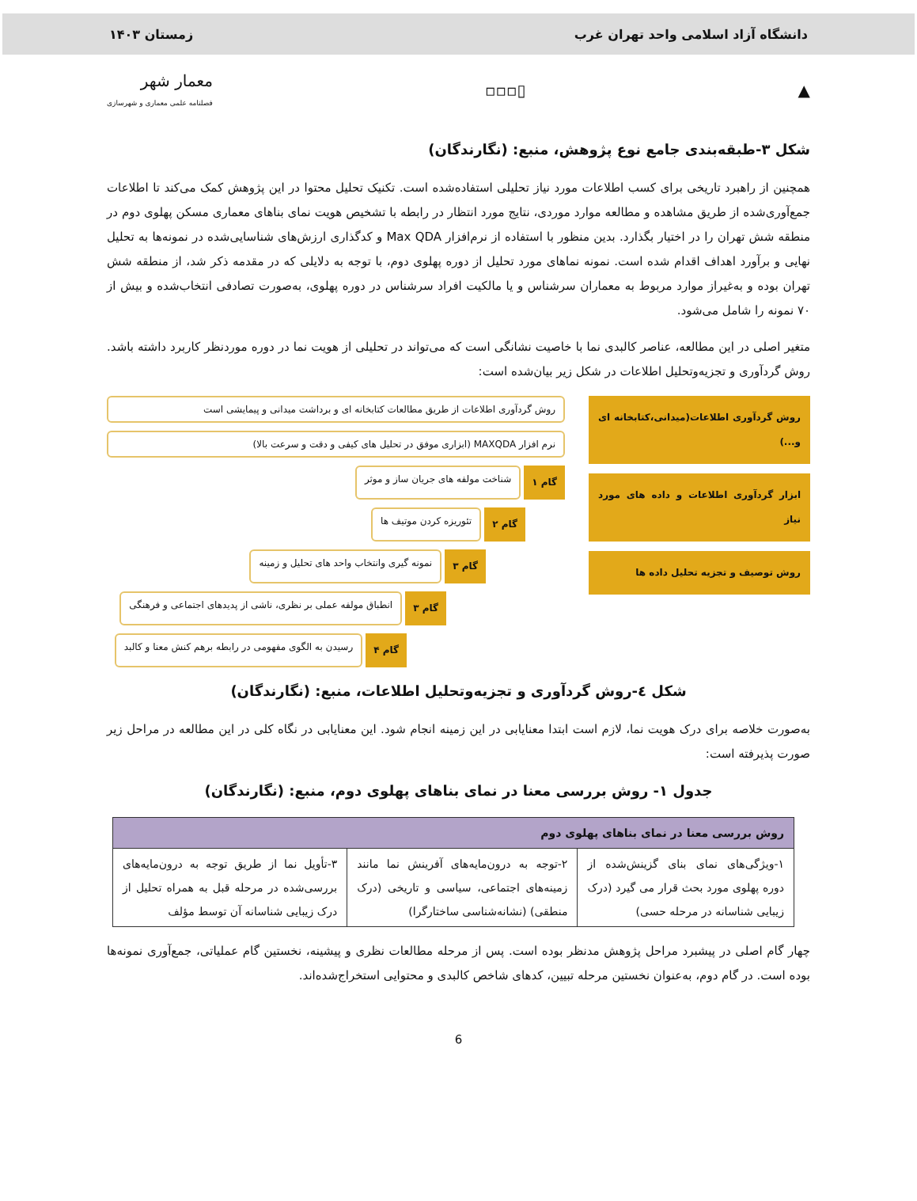دانشگاه آزاد اسلامی واحد تهران غرب زمستان ۱۴۰۳
▲ ▯▫▫▫ معمار شهر
فصلنامه علمی معماری و شهرسازی
شکل ۳-طبقه‌بندی جامع نوع پژوهش، منبع: (نگارندگان)
همچنین از راهبرد تاریخی برای کسب اطلاعات مورد نیاز تحلیلی استفاده‌شده است. تکنیک تحلیل محتوا در این پژوهش کمک می‌کند تا اطلاعات جمع‌آوری‌شده از طریق مشاهده و مطالعه موارد موردی، نتایج مورد انتظار در رابطه با تشخیص هویت نمای بناهای معماری مسکن پهلوی دوم در منطقه شش تهران را در اختیار بگذارد. بدین منظور با استفاده از نرم‌افزار Max QDA و کدگذاری ارزش‌های شناسایی‌شده در نمونه‌ها به تحلیل نهایی و برآورد اهداف اقدام شده است. نمونه نماهای مورد تحلیل از دوره پهلوی دوم، با توجه به دلایلی که در مقدمه ذکر شد، از منطقه شش تهران بوده و به‌غیراز موارد مربوط به معماران سرشناس و یا مالکیت افراد سرشناس در دوره پهلوی، به‌صورت تصادفی انتخاب‌شده و بیش از ۷۰ نمونه را شامل می‌شود.
متغیر اصلی در این مطالعه، عناصر کالبدی نما با خاصیت نشانگی است که می‌تواند در تحلیلی از هویت نما در دوره موردنظر کاربرد داشته باشد. روش گردآوری و تجزیه‌وتحلیل اطلاعات در شکل زیر بیان‌شده است:
روش گردآوری اطلاعات(میدانی،کتابخانه ای و...)
ابزار گردآوری اطلاعات و داده های مورد نیاز
روش توصیف و تجزیه تحلیل داده ها
روش گردآوری اطلاعات از طریق مطالعات کتابخانه ای و برداشت میدانی و پیمایشی است
نرم افزار MAXQDA (ابزاری موفق در تحلیل های کیفی و دقت و سرعت بالا)
گام ۱ شناخت مولفه های جریان ساز و موثر
گام ۲ تئوریزه کردن موتیف ها
گام ۳ نمونه گیری وانتخاب واحد های تحلیل و زمینه
گام ۳ انطباق مولفه عملی بر نظری، ناشی از پدیدهای اجتماعی و فرهنگی
گام ۴ رسیدن به الگوی مفهومی در رابطه برهم کنش معنا و کالبد
شکل ٤-روش گردآوری و تجزیه‌وتحلیل اطلاعات، منبع: (نگارندگان)
به‌صورت خلاصه برای درک هویت نما، لازم است ابتدا معنایابی در این زمینه انجام شود. این معنایابی در نگاه کلی در این مطالعه در مراحل زیر صورت پذیرفته است:
جدول ۱- روش بررسی معنا در نمای بناهای پهلوی دوم، منبع: (نگارندگان)
| روش بررسی معنا در نمای بناهای پهلوی دوم | | |
| --- | --- | --- |
| ۱-ویژگی‌های نمای بنای گزینش‌شده از دوره پهلوی مورد بحث قرار می گیرد (درک زیبایی شناسانه در مرحله حسی) | ۲-توجه به درون‌مایه‌های آفرینش نما مانند زمینه‌های اجتماعی، سیاسی و تاریخی (درک منطقی) (نشانه‌شناسی ساختارگرا) | ۳-تأویل نما از طریق توجه به درون‌مایه‌های بررسی‌شده در مرحله قبل به همراه تحلیل از درک زیبایی شناسانه آن توسط مؤلف |
چهار گام اصلی در پیشبرد مراحل پژوهش مدنظر بوده است. پس از مرحله مطالعات نظری و پیشینه، نخستین گام عملیاتی، جمع‌آوری نمونه‌ها بوده است. در گام دوم، به‌عنوان نخستین مرحله تبیین، کدهای شاخص کالبدی و محتوایی استخراج‌شده‌اند.
6